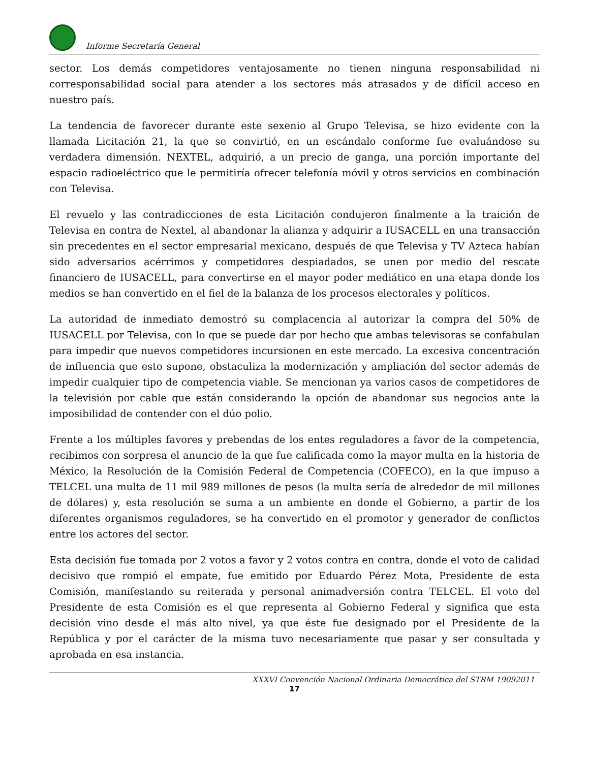Informe Secretaría General
sector. Los demás competidores ventajosamente no tienen ninguna responsabilidad ni corresponsabilidad social para atender a los sectores más atrasados y de difícil acceso en nuestro país.
La tendencia de favorecer durante este sexenio al Grupo Televisa, se hizo evidente con la llamada Licitación 21, la que se convirtió, en un escándalo conforme fue evaluándose su verdadera dimensión. NEXTEL, adquirió, a un precio de ganga, una porción importante del espacio radioeléctrico que le permitiría ofrecer telefonía móvil y otros servicios en combinación con Televisa.
El revuelo y las contradicciones de esta Licitación condujeron finalmente a la traición de Televisa en contra de Nextel, al abandonar la alianza y adquirir a IUSACELL en una transacción sin precedentes en el sector empresarial mexicano, después de que Televisa y TV Azteca habían sido adversarios acérrimos y competidores despiadados, se unen por medio del rescate financiero de IUSACELL, para convertirse en el mayor poder mediático en una etapa donde los medios se han convertido en el fiel de la balanza de los procesos electorales y políticos.
La autoridad de inmediato demostró su complacencia al autorizar la compra del 50% de IUSACELL por Televisa, con lo que se puede dar por hecho que ambas televisoras se confabulan para impedir que nuevos competidores incursionen en este mercado. La excesiva concentración de influencia que esto supone, obstaculiza la modernización y ampliación del sector además de impedir cualquier tipo de competencia viable. Se mencionan ya varios casos de competidores de la televisión por cable que están considerando la opción de abandonar sus negocios ante la imposibilidad de contender con el dúo polio.
Frente a los múltiples favores y prebendas de los entes reguladores a favor de la competencia, recibimos con sorpresa el anuncio de la que fue calificada como la mayor multa en la historia de México, la Resolución de la Comisión Federal de Competencia (COFECO), en la que impuso a TELCEL una multa de 11 mil 989 millones de pesos (la multa sería de alrededor de mil millones de dólares) y, esta resolución se suma a un ambiente en donde el Gobierno, a partir de los diferentes organismos reguladores, se ha convertido en el promotor y generador de conflictos entre los actores del sector.
Esta decisión fue tomada por 2 votos a favor y 2 votos contra en contra, donde el voto de calidad decisivo que rompió el empate, fue emitido por Eduardo Pérez Mota, Presidente de esta Comisión, manifestando su reiterada y personal animadversión contra TELCEL. El voto del Presidente de esta Comisión es el que representa al Gobierno Federal y significa que esta decisión vino desde el más alto nivel, ya que éste fue designado por el Presidente de la República y por el carácter de la misma tuvo necesariamente que pasar y ser consultada y aprobada en esa instancia.
XXXVI Convención Nacional Ordinaria Democrática del STRM 19092011
17